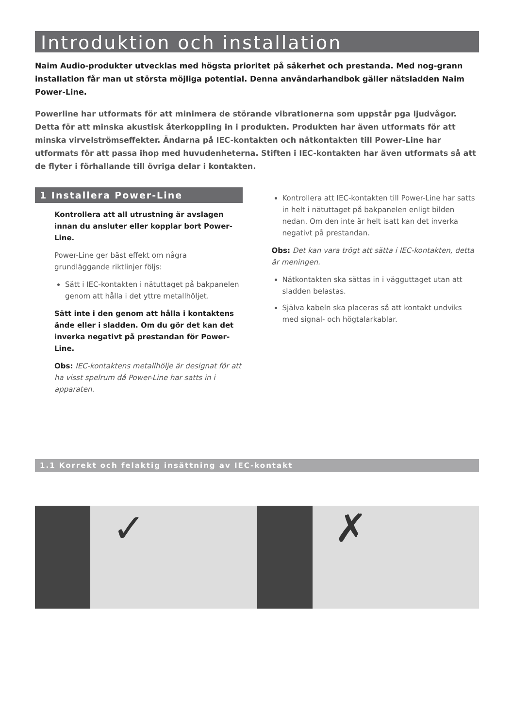Introduktion och installation
Naim Audio-produkter utvecklas med högsta prioritet på säkerhet och prestanda. Med nog-grann installation får man ut största möjliga potential. Denna användarhandbok gäller nätsladden Naim Power-Line.
Powerline har utformats för att minimera de störande vibrationerna som uppstår pga ljudvågor. Detta för att minska akustisk återkoppling in i produkten. Produkten har även utformats för att minska virvelströmseffekter. Ändarna på IEC-kontakten och nätkontakten till Power-Line har utformats för att passa ihop med huvudenheterna. Stiften i IEC-kontakten har även utformats så att de flyter i förhallande till övriga delar i kontakten.
1 Installera Power-Line
Kontrollera att all utrustning är avslagen innan du ansluter eller kopplar bort Power-Line.
Power-Line ger bäst effekt om några grundläggande riktlinjer följs:
Sätt i IEC-kontakten i nätuttaget på bakpanelen genom att hålla i det yttre metallhöljet.
Sätt inte i den genom att hålla i kontaktens ände eller i sladden. Om du gör det kan det inverka negativt på prestandan för Power-Line.
Obs: IEC-kontaktens metallhölje är designat för att ha visst spelrum då Power-Line har satts in i apparaten.
Kontrollera att IEC-kontakten till Power-Line har satts in helt i nätuttaget på bakpanelen enligt bilden nedan. Om den inte är helt isatt kan det inverka negativt på prestandan.
Obs: Det kan vara trögt att sätta i IEC-kontakten, detta är meningen.
Nätkontakten ska sättas in i vägguttaget utan att sladden belastas.
Själva kabeln ska placeras så att kontakt undviks med signal- och högtalarkablar.
1.1 Korrekt och felaktig insättning av IEC-kontakt
✓
✗